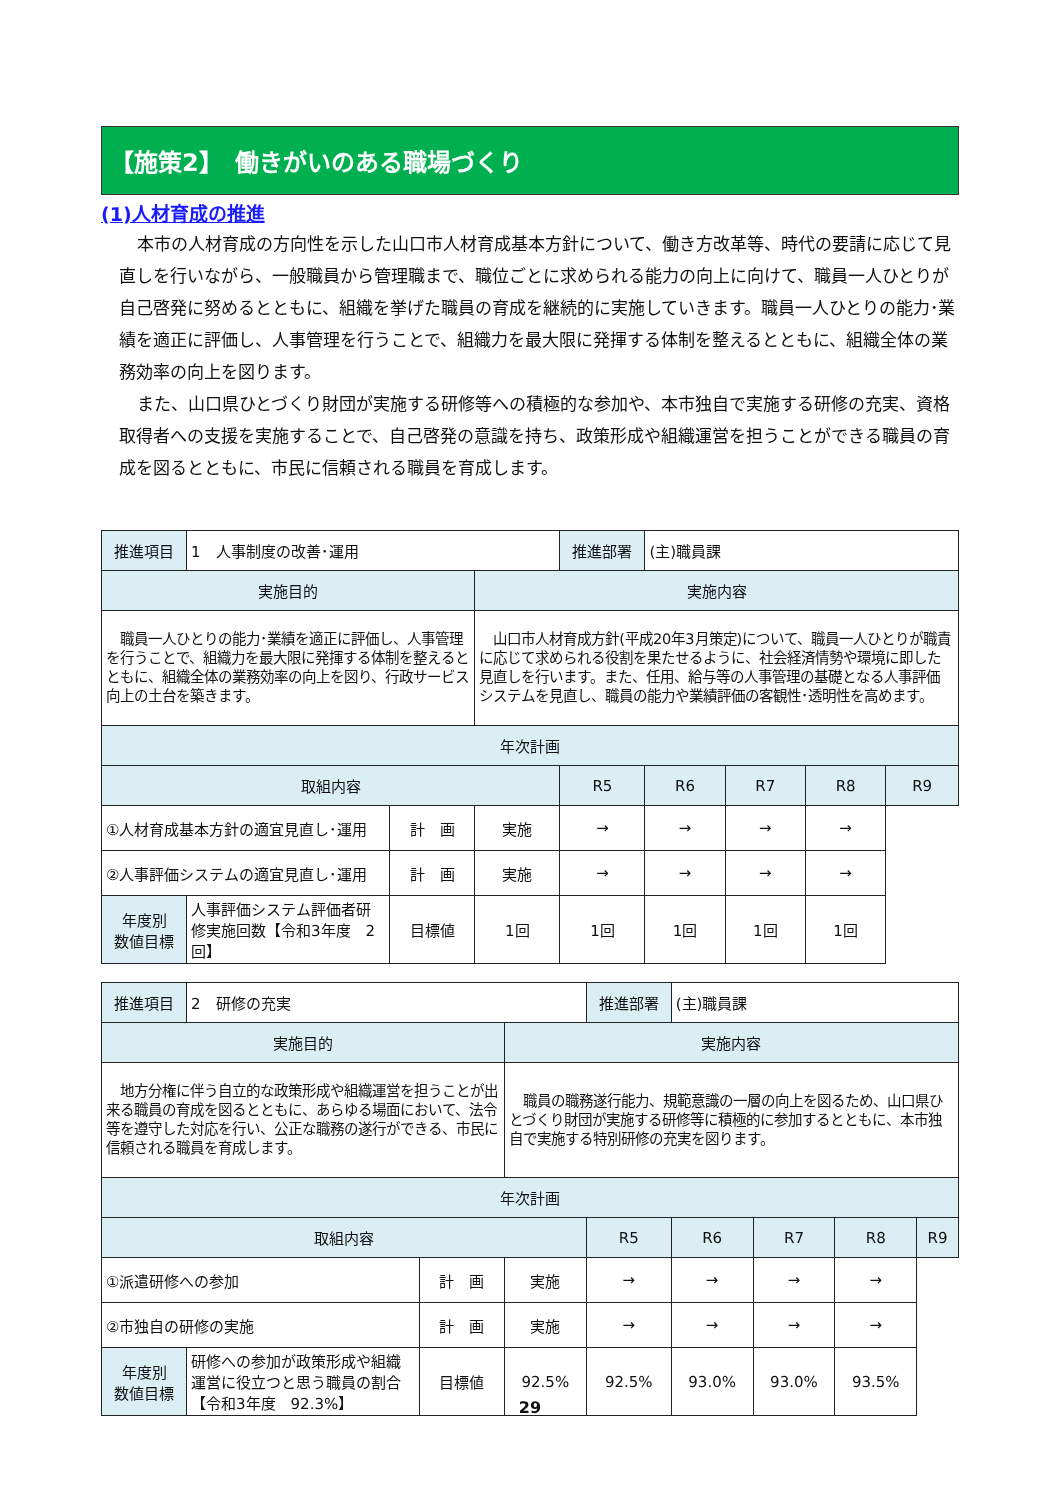【施策2】　働きがいのある職場づくり
(1)人材育成の推進
本市の人材育成の方向性を示した山口市人材育成基本方針について、働き方改革等、時代の要請に応じて見直しを行いながら、一般職員から管理職まで、職位ごとに求められる能力の向上に向けて、職員一人ひとりが自己啓発に努めるとともに、組織を挙げた職員の育成を継続的に実施していきます。職員一人ひとりの能力･業績を適正に評価し、人事管理を行うことで、組織力を最大限に発揮する体制を整えるとともに、組織全体の業務効率の向上を図ります。
また、山口県ひとづくり財団が実施する研修等への積極的な参加や、本市独自で実施する研修の充実、資格取得者への支援を実施することで、自己啓発の意識を持ち、政策形成や組織運営を担うことができる職員の育成を図るとともに、市民に信頼される職員を育成します。
| 推進項目 | 1 人事制度の改善･運用 | | | 推進部署 | (主)職員課 | | | |
| 実施目的 | | | 実施内容 | | | | | |
| 職員一人ひとりの能力･業績を適正に評価し、人事管理を行うことで、組織力を最大限に発揮する体制を整えるとともに、組織全体の業務効率の向上を図り、行政サービス向上の土台を築きます。 | | | 山口市人材育成方針(平成20年3月策定)について、職員一人ひとりが職責に応じて求められる役割を果たせるように、社会経済情勢や環境に即した見直しを行います。また、任用、給与等の人事管理の基礎となる人事評価システムを見直し、職員の能力や業績評価の客観性･透明性を高めます。 | | | | | |
| 年次計画 | | | | | | | | |
| 取組内容 | | | | R5 | R6 | R7 | R8 | R9 |
| ①人材育成基本方針の適宜見直し･運用 | | 計 画 | 実施 | → | → | → | → | |
| ②人事評価システムの適宜見直し･運用 | | 計 画 | 実施 | → | → | → | → | |
| 年度別 数値目標 | 人事評価システム評価者研修実施回数【令和3年度 2回】 | 目標値 | 1回 | 1回 | 1回 | 1回 | 1回 | |
| 推進項目 | 2 研修の充実 | | | 推進部署 | (主)職員課 | | | |
| 実施目的 | | | 実施内容 | | | | | |
| 地方分権に伴う自立的な政策形成や組織運営を担うことが出来る職員の育成を図るとともに、あらゆる場面において、法令等を遵守した対応を行い、公正な職務の遂行ができる、市民に信頼される職員を育成します。 | | | 職員の職務遂行能力、規範意識の一層の向上を図るため、山口県ひとづくり財団が実施する研修等に積極的に参加するとともに、本市独自で実施する特別研修の充実を図ります。 | | | | | |
| 年次計画 | | | | | | | | |
| 取組内容 | | | | R5 | R6 | R7 | R8 | R9 |
| ①派遣研修への参加 | | 計 画 | 実施 | → | → | → | → | |
| ②市独自の研修の実施 | | 計 画 | 実施 | → | → | → | → | |
| 年度別 数値目標 | 研修への参加が政策形成や組織運営に役立つと思う職員の割合【令和3年度 92.3%】 | 目標値 | 92.5% | 92.5% | 93.0% | 93.0% | 93.5% | |
29